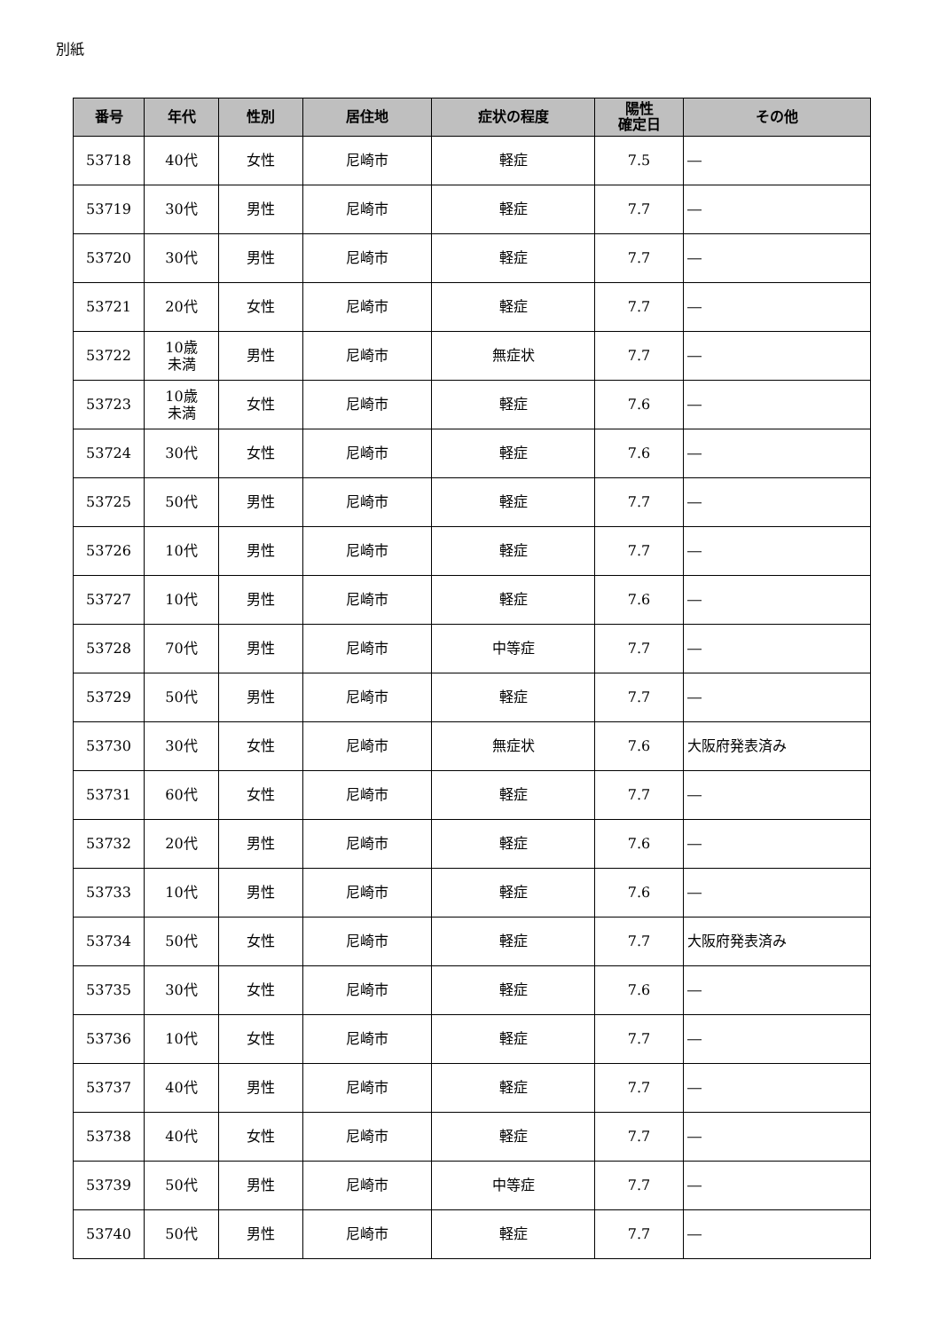別紙
| 番号 | 年代 | 性別 | 居住地 | 症状の程度 | 陽性 確定日 | その他 |
| --- | --- | --- | --- | --- | --- | --- |
| 53718 | 40代 | 女性 | 尼崎市 | 軽症 | 7.5 | ― |
| 53719 | 30代 | 男性 | 尼崎市 | 軽症 | 7.7 | ― |
| 53720 | 30代 | 男性 | 尼崎市 | 軽症 | 7.7 | ― |
| 53721 | 20代 | 女性 | 尼崎市 | 軽症 | 7.7 | ― |
| 53722 | 10歳 未満 | 男性 | 尼崎市 | 無症状 | 7.7 | ― |
| 53723 | 10歳 未満 | 女性 | 尼崎市 | 軽症 | 7.6 | ― |
| 53724 | 30代 | 女性 | 尼崎市 | 軽症 | 7.6 | ― |
| 53725 | 50代 | 男性 | 尼崎市 | 軽症 | 7.7 | ― |
| 53726 | 10代 | 男性 | 尼崎市 | 軽症 | 7.7 | ― |
| 53727 | 10代 | 男性 | 尼崎市 | 軽症 | 7.6 | ― |
| 53728 | 70代 | 男性 | 尼崎市 | 中等症 | 7.7 | ― |
| 53729 | 50代 | 男性 | 尼崎市 | 軽症 | 7.7 | ― |
| 53730 | 30代 | 女性 | 尼崎市 | 無症状 | 7.6 | 大阪府発表済み |
| 53731 | 60代 | 女性 | 尼崎市 | 軽症 | 7.7 | ― |
| 53732 | 20代 | 男性 | 尼崎市 | 軽症 | 7.6 | ― |
| 53733 | 10代 | 男性 | 尼崎市 | 軽症 | 7.6 | ― |
| 53734 | 50代 | 女性 | 尼崎市 | 軽症 | 7.7 | 大阪府発表済み |
| 53735 | 30代 | 女性 | 尼崎市 | 軽症 | 7.6 | ― |
| 53736 | 10代 | 女性 | 尼崎市 | 軽症 | 7.7 | ― |
| 53737 | 40代 | 男性 | 尼崎市 | 軽症 | 7.7 | ― |
| 53738 | 40代 | 女性 | 尼崎市 | 軽症 | 7.7 | ― |
| 53739 | 50代 | 男性 | 尼崎市 | 中等症 | 7.7 | ― |
| 53740 | 50代 | 男性 | 尼崎市 | 軽症 | 7.7 | ― |